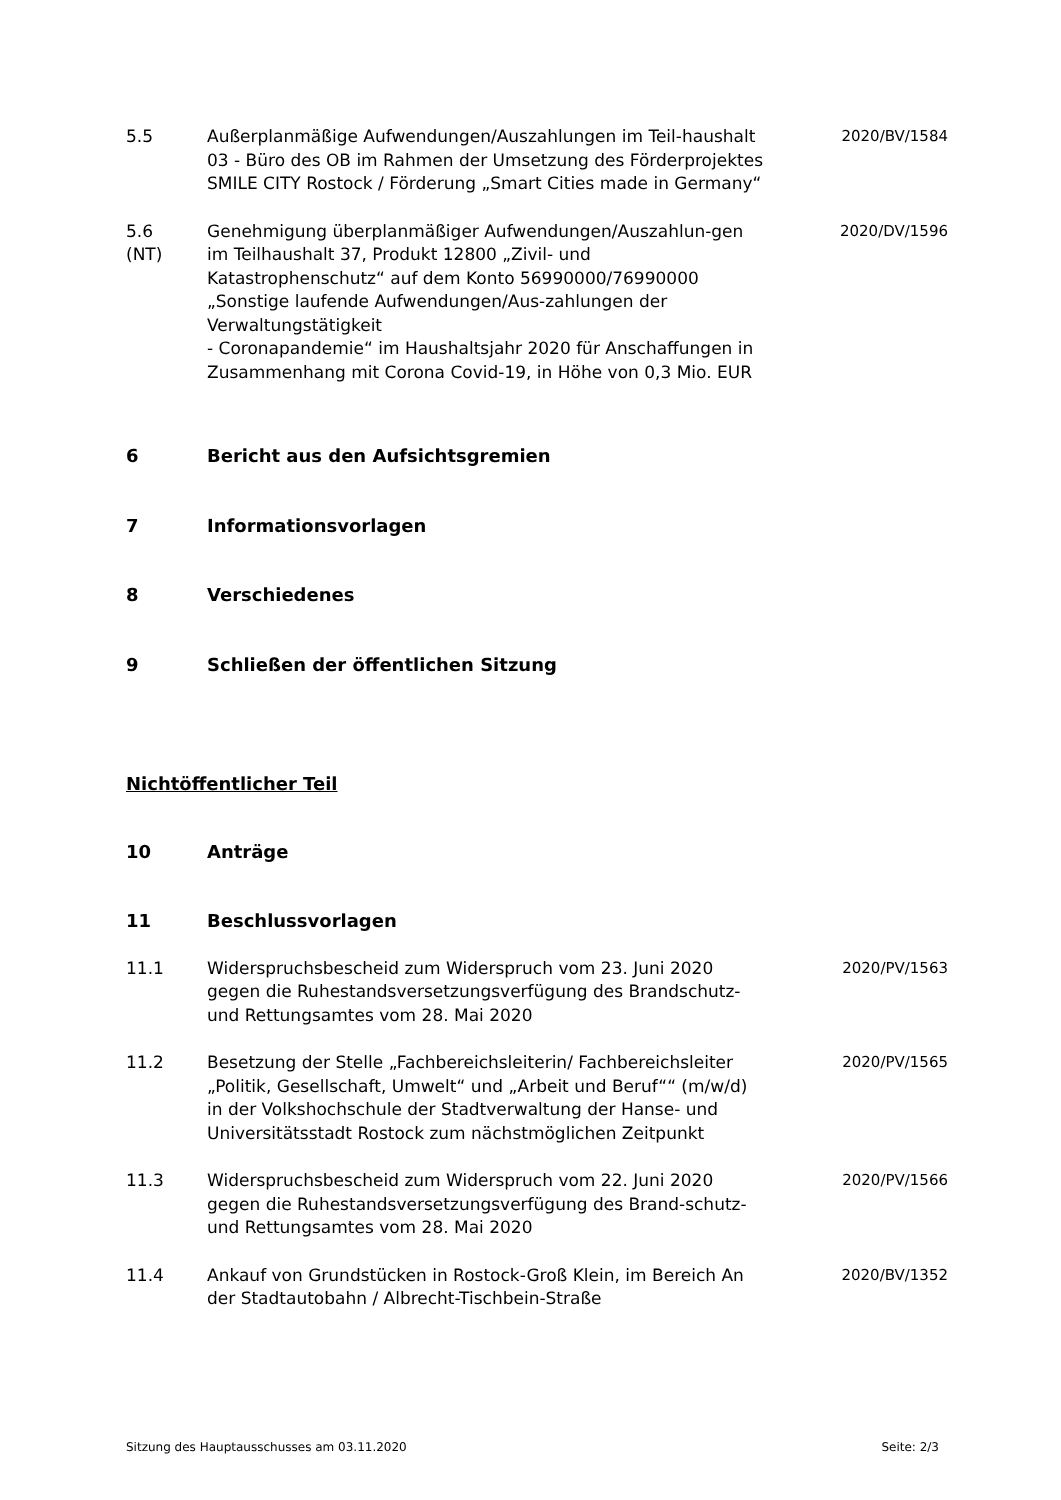5.5 Außerplanmäßige Aufwendungen/Auszahlungen im Teil-haushalt 03 - Büro des OB im Rahmen der Umsetzung des Förderprojektes SMILE CITY Rostock / Förderung „Smart Cities made in Germany“
2020/BV/1584
5.6
(NT)
Genehmigung überplanmäßiger Aufwendungen/Auszahlun-gen im Teilhaushalt 37, Produkt 12800 „Zivil- und Katastrophenschutz“ auf dem Konto 56990000/76990000 „Sonstige laufende Aufwendungen/Aus-zahlungen der Verwaltungstätigkeit
- Coronapandemie“ im Haushaltsjahr 2020 für Anschaffungen in Zusammenhang mit Corona Covid-19, in Höhe von 0,3 Mio. EUR
2020/DV/1596
6 Bericht aus den Aufsichtsgremien
7 Informationsvorlagen
8 Verschiedenes
9 Schließen der öffentlichen Sitzung
Nichtöffentlicher Teil
10 Anträge
11 Beschlussvorlagen
11.1 Widerspruchsbescheid zum Widerspruch vom 23. Juni 2020 gegen die Ruhestandsversetzungsverfügung des Brandschutz-und Rettungsamtes vom 28. Mai 2020
2020/PV/1563
11.2 Besetzung der Stelle „Fachbereichsleiterin/ Fachbereichsleiter „Politik, Gesellschaft, Umwelt“ und „Arbeit und Beruf““ (m/w/d) in der Volkshochschule der Stadtverwaltung der Hanse- und Universitätsstadt Rostock zum nächstmöglichen Zeitpunkt
2020/PV/1565
11.3 Widerspruchsbescheid zum Widerspruch vom 22. Juni 2020 gegen die Ruhestandsversetzungsverfügung des Brand-schutz-und Rettungsamtes vom 28. Mai 2020
2020/PV/1566
11.4 Ankauf von Grundstücken in Rostock-Groß Klein, im Bereich An der Stadtautobahn / Albrecht-Tischbein-Straße
2020/BV/1352
Sitzung des Hauptausschusses am 03.11.2020 Seite: 2/3